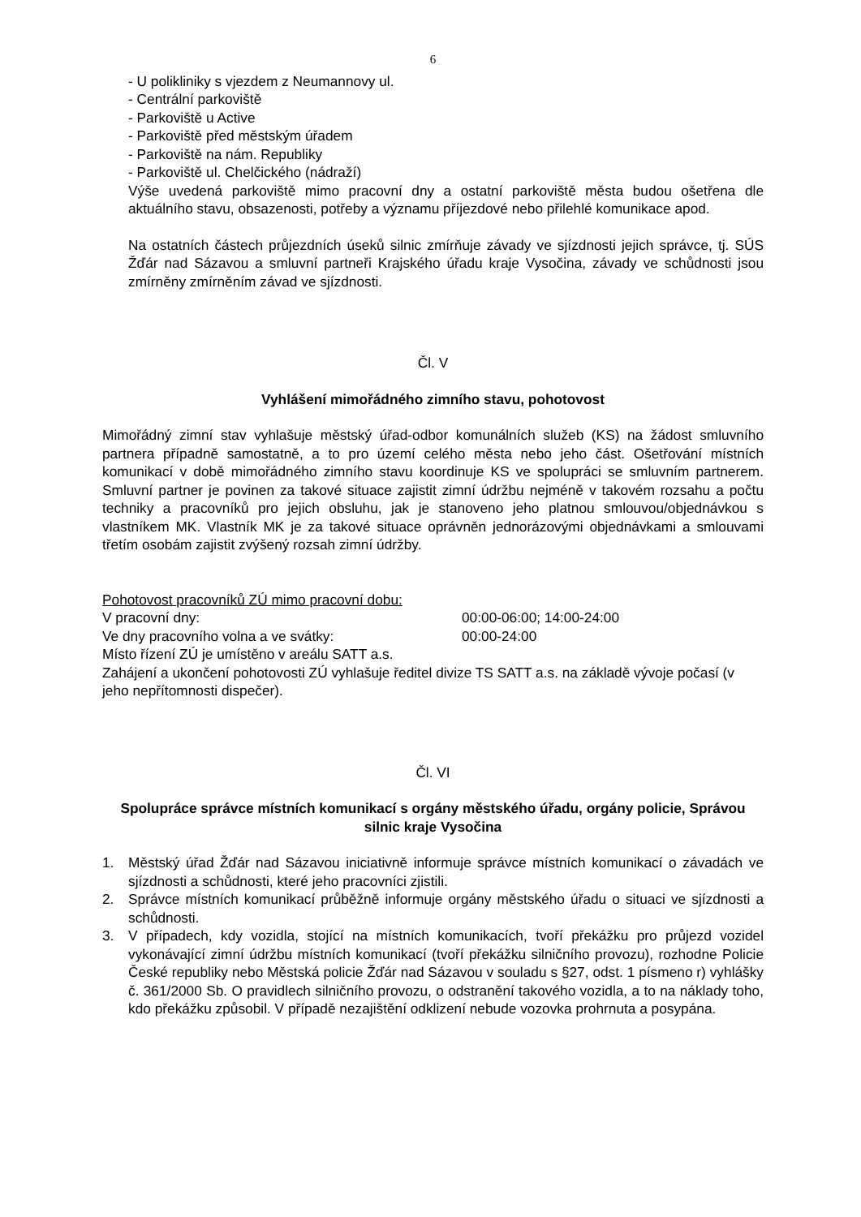6
- U polikliniky s vjezdem z Neumannovy ul.
- Centrální parkoviště
- Parkoviště u Active
- Parkoviště před městským úřadem
- Parkoviště na nám. Republiky
- Parkoviště ul. Chelčického (nádraží)
Výše uvedená parkoviště mimo pracovní dny a ostatní parkoviště města budou ošetřena dle aktuálního stavu, obsazenosti, potřeby a významu příjezdové nebo přilehlé komunikace apod.
Na ostatních částech průjezdních úseků silnic zmírňuje závady ve sjízdnosti jejich správce, tj. SÚS Žďár nad Sázavou a smluvní partneři Krajského úřadu kraje Vysočina, závady ve schůdnosti jsou zmírněny zmírněním závad ve sjízdnosti.
Čl. V
Vyhlášení mimořádného zimního stavu, pohotovost
Mimořádný zimní stav vyhlašuje městský úřad-odbor komunálních služeb (KS) na žádost smluvního partnera případně samostatně, a to pro území celého města nebo jeho část. Ošetřování místních komunikací v době mimořádného zimního stavu koordinuje KS ve spolupráci se smluvním partnerem. Smluvní partner je povinen za takové situace zajistit zimní údržbu nejméně v takovém rozsahu a počtu techniky a pracovníků pro jejich obsluhu, jak je stanoveno jeho platnou smlouvou/objednávkou s vlastníkem MK. Vlastník MK je za takové situace oprávněn jednorázovými objednávkami a smlouvami třetím osobám zajistit zvýšený rozsah zimní údržby.
Pohotovost pracovníků ZÚ mimo pracovní dobu:
V pracovní dny: 00:00-06:00; 14:00-24:00
Ve dny pracovního volna a ve svátky: 00:00-24:00
Místo řízení ZÚ je umístěno v areálu SATT a.s.
Zahájení a ukončení pohotovosti ZÚ vyhlašuje ředitel divize TS SATT a.s. na základě vývoje počasí (v jeho nepřítomnosti dispečer).
Čl. VI
Spolupráce správce místních komunikací s orgány městského úřadu, orgány policie, Správou silnic kraje Vysočina
1. Městský úřad Žďár nad Sázavou iniciativně informuje správce místních komunikací o závadách ve sjízdnosti a schůdnosti, které jeho pracovníci zjistili.
2. Správce místních komunikací průběžně informuje orgány městského úřadu o situaci ve sjízdnosti a schůdnosti.
3. V případech, kdy vozidla, stojící na místních komunikacích, tvoří překážku pro průjezd vozidel vykonávající zimní údržbu místních komunikací (tvoří překážku silničního provozu), rozhodne Policie České republiky nebo Městská policie Žďár nad Sázavou v souladu s §27, odst. 1 písmeno r) vyhlášky č. 361/2000 Sb. O pravidlech silničního provozu, o odstranění takového vozidla, a to na náklady toho, kdo překážku způsobil. V případě nezajištění odklizení nebude vozovka prohrnuta a posypána.